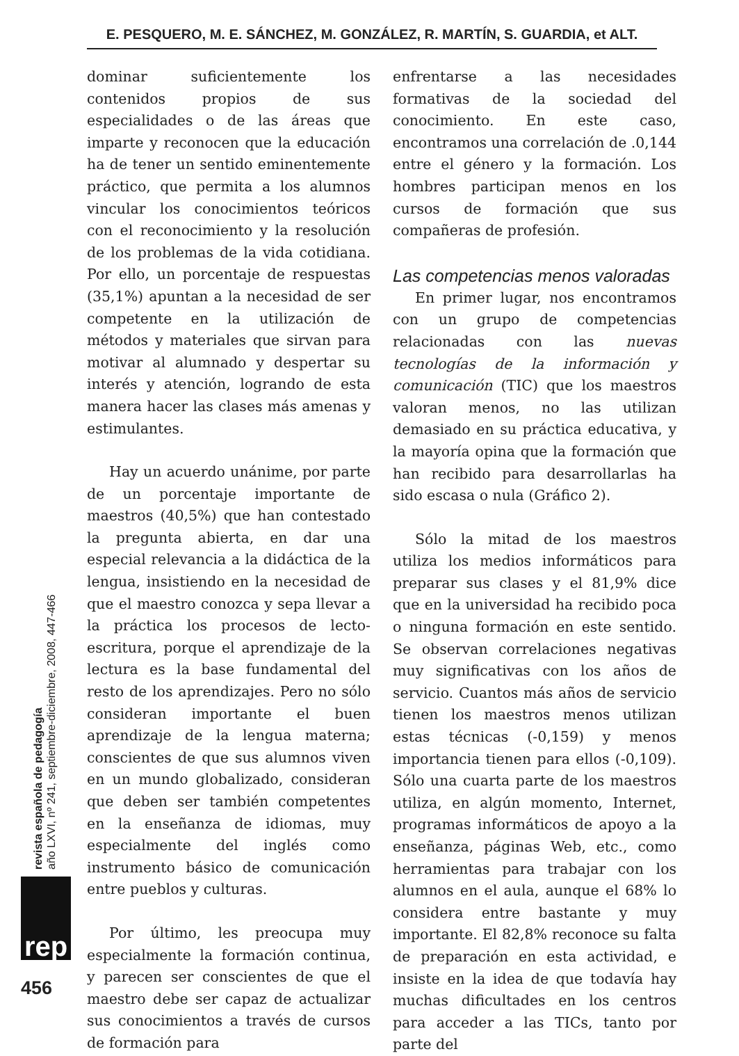E. PESQUERO, M. E. SÁNCHEZ, M. GONZÁLEZ, R. MARTÍN, S. GUARDIA, et ALT.
dominar suficientemente los contenidos propios de sus especialidades o de las áreas que imparte y reconocen que la educación ha de tener un sentido eminentemente práctico, que permita a los alumnos vincular los conocimientos teóricos con el reconocimiento y la resolución de los problemas de la vida cotidiana. Por ello, un porcentaje de respuestas (35,1%) apuntan a la necesidad de ser competente en la utilización de métodos y materiales que sirvan para motivar al alumnado y despertar su interés y atención, logrando de esta manera hacer las clases más amenas y estimulantes.
Hay un acuerdo unánime, por parte de un porcentaje importante de maestros (40,5%) que han contestado la pregunta abierta, en dar una especial relevancia a la didáctica de la lengua, insistiendo en la necesidad de que el maestro conozca y sepa llevar a la práctica los procesos de lecto-escritura, porque el aprendizaje de la lectura es la base fundamental del resto de los aprendizajes. Pero no sólo consideran importante el buen aprendizaje de la lengua materna; conscientes de que sus alumnos viven en un mundo globalizado, consideran que deben ser también competentes en la enseñanza de idiomas, muy especialmente del inglés como instrumento básico de comunicación entre pueblos y culturas.
Por último, les preocupa muy especialmente la formación continua, y parecen ser conscientes de que el maestro debe ser capaz de actualizar sus conocimientos a través de cursos de formación para
enfrentarse a las necesidades formativas de la sociedad del conocimiento. En este caso, encontramos una correlación de .0,144 entre el género y la formación. Los hombres participan menos en los cursos de formación que sus compañeras de profesión.
Las competencias menos valoradas
En primer lugar, nos encontramos con un grupo de competencias relacionadas con las nuevas tecnologías de la información y comunicación (TIC) que los maestros valoran menos, no las utilizan demasiado en su práctica educativa, y la mayoría opina que la formación que han recibido para desarrollarlas ha sido escasa o nula (Gráfico 2).
Sólo la mitad de los maestros utiliza los medios informáticos para preparar sus clases y el 81,9% dice que en la universidad ha recibido poca o ninguna formación en este sentido. Se observan correlaciones negativas muy significativas con los años de servicio. Cuantos más años de servicio tienen los maestros menos utilizan estas técnicas (-0,159) y menos importancia tienen para ellos (-0,109). Sólo una cuarta parte de los maestros utiliza, en algún momento, Internet, programas informáticos de apoyo a la enseñanza, páginas Web, etc., como herramientas para trabajar con los alumnos en el aula, aunque el 68% lo considera entre bastante y muy importante. El 82,8% reconoce su falta de preparación en esta actividad, e insiste en la idea de que todavía hay muchas dificultades en los centros para acceder a las TICs, tanto por parte del
revista española de pedagogía
año LXVI, nº 241, septiembre-diciembre, 2008, 447-466
rep
456